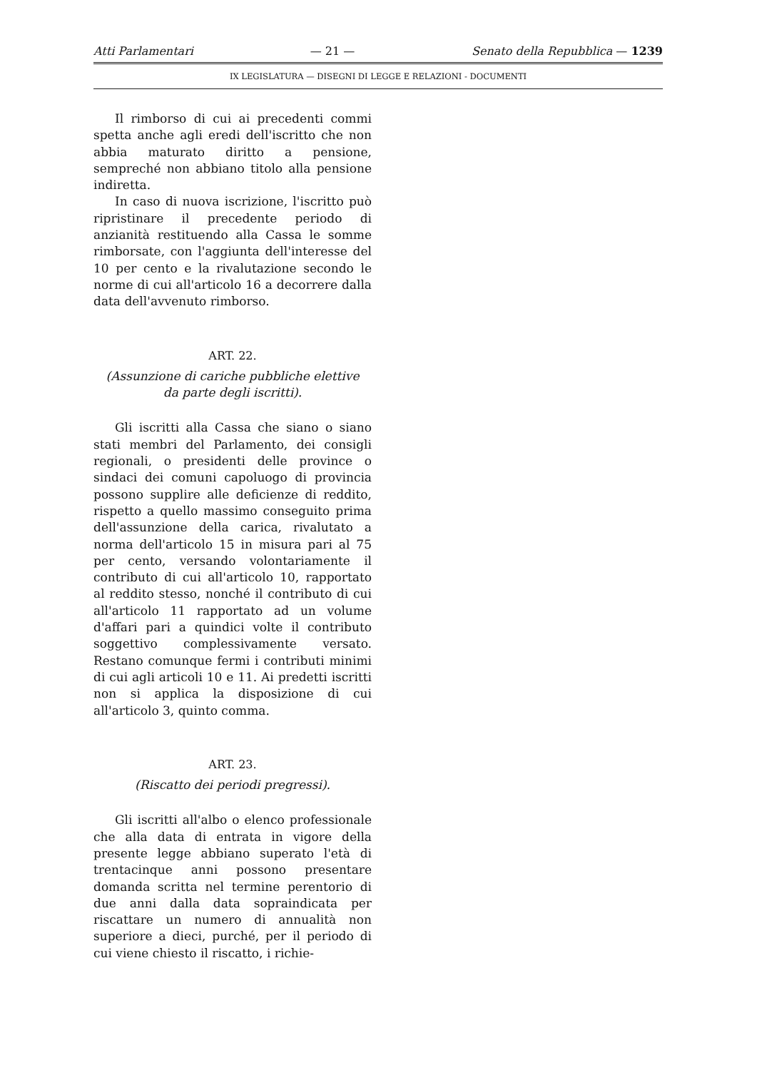Atti Parlamentari — 21 — Senato della Repubblica — 1239
IX LEGISLATURA — DISEGNI DI LEGGE E RELAZIONI - DOCUMENTI
Il rimborso di cui ai precedenti commi spetta anche agli eredi dell'iscritto che non abbia maturato diritto a pensione, sempreché non abbiano titolo alla pensione indiretta.
In caso di nuova iscrizione, l'iscritto può ripristinare il precedente periodo di anzianità restituendo alla Cassa le somme rimborsate, con l'aggiunta dell'interesse del 10 per cento e la rivalutazione secondo le norme di cui all'articolo 16 a decorrere dalla data dell'avvenuto rimborso.
ART. 22.
(Assunzione di cariche pubbliche elettive
da parte degli iscritti).
Gli iscritti alla Cassa che siano o siano stati membri del Parlamento, dei consigli regionali, o presidenti delle province o sindaci dei comuni capoluogo di provincia possono supplire alle deficienze di reddito, rispetto a quello massimo conseguito prima dell'assunzione della carica, rivalutato a norma dell'articolo 15 in misura pari al 75 per cento, versando volontariamente il contributo di cui all'articolo 10, rapportato al reddito stesso, nonché il contributo di cui all'articolo 11 rapportato ad un volume d'affari pari a quindici volte il contributo soggettivo complessivamente versato. Restano comunque fermi i contributi minimi di cui agli articoli 10 e 11. Ai predetti iscritti non si applica la disposizione di cui all'articolo 3, quinto comma.
ART. 23.
(Riscatto dei periodi pregressi).
Gli iscritti all'albo o elenco professionale che alla data di entrata in vigore della presente legge abbiano superato l'età di trentacinque anni possono presentare domanda scritta nel termine perentorio di due anni dalla data sopraindicata per riscattare un numero di annualità non superiore a dieci, purché, per il periodo di cui viene chiesto il riscatto, i richie-